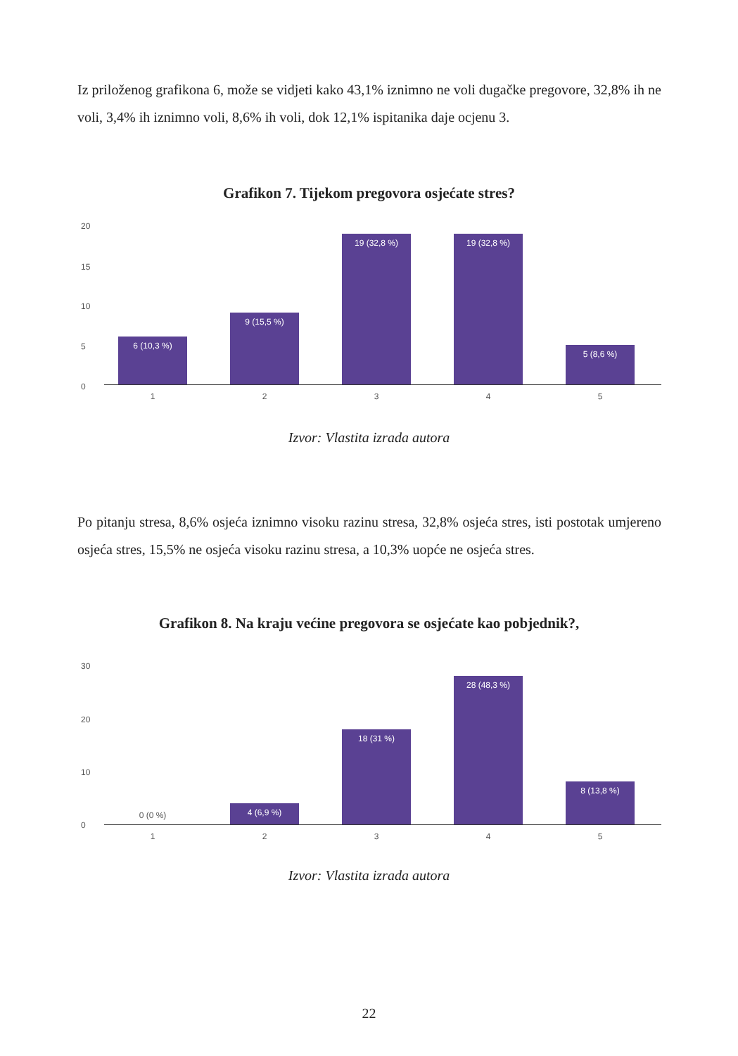Iz priloženog grafikona 6, može se vidjeti kako 43,1% iznimno ne voli dugačke pregovore, 32,8% ih ne voli, 3,4% ih iznimno voli, 8,6% ih voli, dok 12,1% ispitanika daje ocjenu 3.
Grafikon 7. Tijekom pregovora osjećate stres?
20
15
10
5
0
6 (10,3 %) 9 (15,5 %) 19 (32,8 %) 19 (32,8 %) 5 (8,6 %)
1 2 3 4 5
Izvor: Vlastita izrada autora
Po pitanju stresa, 8,6% osjeća iznimno visoku razinu stresa, 32,8% osjeća stres, isti postotak umjereno osjeća stres, 15,5% ne osjeća visoku razinu stresa, a 10,3% uopće ne osjeća stres.
Grafikon 8. Na kraju većine pregovora se osjećate kao pobjednik?,
30
20
10
0
0 (0 %) 4 (6,9 %) 18 (31 %) 28 (48,3 %) 8 (13,8 %)
1 2 3 4 5
Izvor: Vlastita izrada autora
22